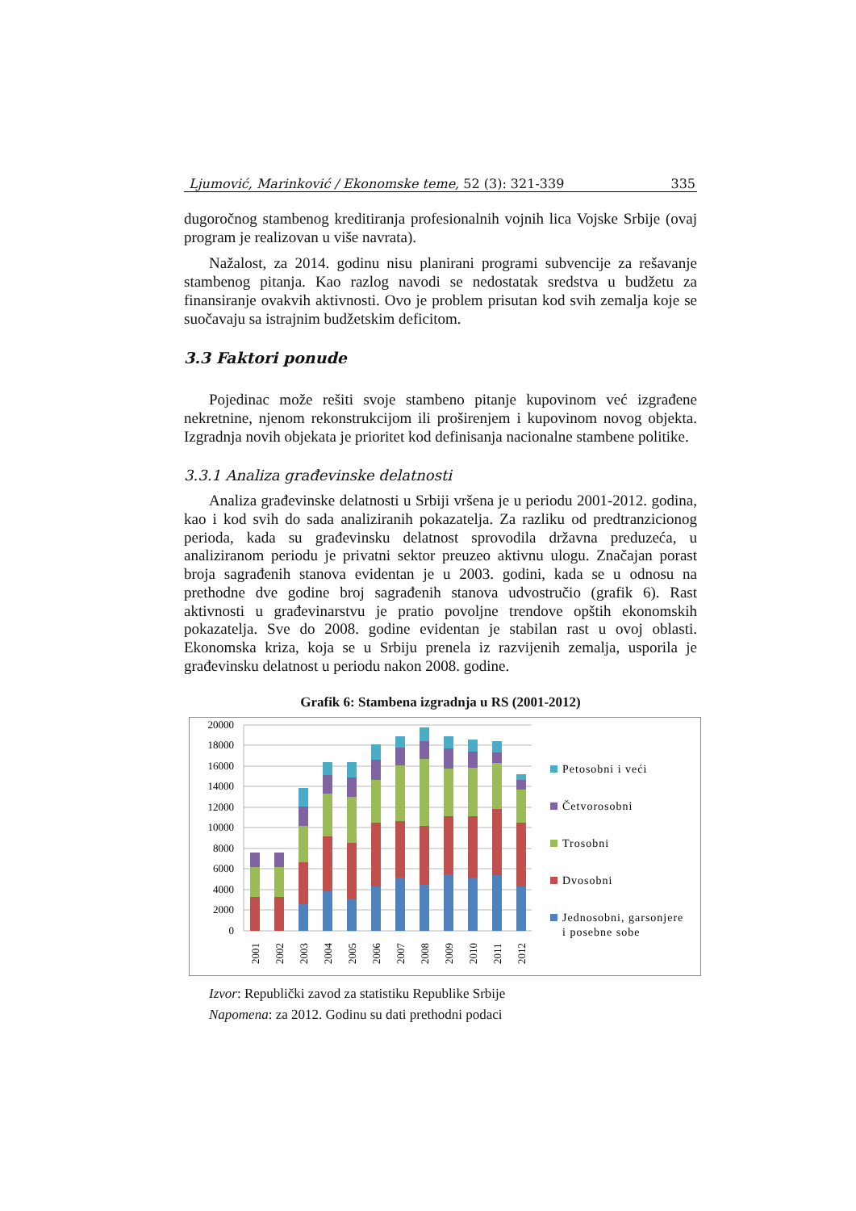Ljumović, Marinković / Ekonomske teme, 52 (3): 321-339 335
dugoročnog stambenog kreditiranja profesionalnih vojnih lica Vojske Srbije (ovaj program je realizovan u više navrata).
Nažalost, za 2014. godinu nisu planirani programi subvencije za rešavanje stambenog pitanja. Kao razlog navodi se nedostatak sredstva u budžetu za finansiranje ovakvih aktivnosti. Ovo je problem prisutan kod svih zemalja koje se suočavaju sa istrajnim budžetskim deficitom.
3.3 Faktori ponude
Pojedinac može rešiti svoje stambeno pitanje kupovinom već izgrađene nekretnine, njenom rekonstrukcijom ili proširenjem i kupovinom novog objekta. Izgradnja novih objekata je prioritet kod definisanja nacionalne stambene politike.
3.3.1 Analiza građevinske delatnosti
Analiza građevinske delatnosti u Srbiji vršena je u periodu 2001-2012. godina, kao i kod svih do sada analiziranih pokazatelja. Za razliku od predtranzicionog perioda, kada su građevinsku delatnost sprovodila državna preduzeća, u analiziranom periodu je privatni sektor preuzeo aktivnu ulogu. Značajan porast broja sagrađenih stanova evidentan je u 2003. godini, kada se u odnosu na prethodne dve godine broj sagrađenih stanova udvostručio (grafik 6). Rast aktivnosti u građevinarstvu je pratio povoljne trendove opštih ekonomskih pokazatelja. Sve do 2008. godine evidentan je stabilan rast u ovoj oblasti. Ekonomska kriza, koja se u Srbiju prenela iz razvijenih zemalja, usporila je građevinsku delatnost u periodu nakon 2008. godine.
Grafik 6: Stambena izgradnja u RS (2001-2012)
20000
18000
16000
14000
12000
10000
8000
6000
4000
2000
0
2001
2002
2003
2004
2005
2006
2007
2008
2009
2010
2011
2012
Petosobni i veći
Četvorosobni
Trosobni
Dvosobni
Jednosobni, garsonjere
i posebne sobe
Izvor: Republički zavod za statistiku Republike Srbije
Napomena: za 2012. Godinu su dati prethodni podaci